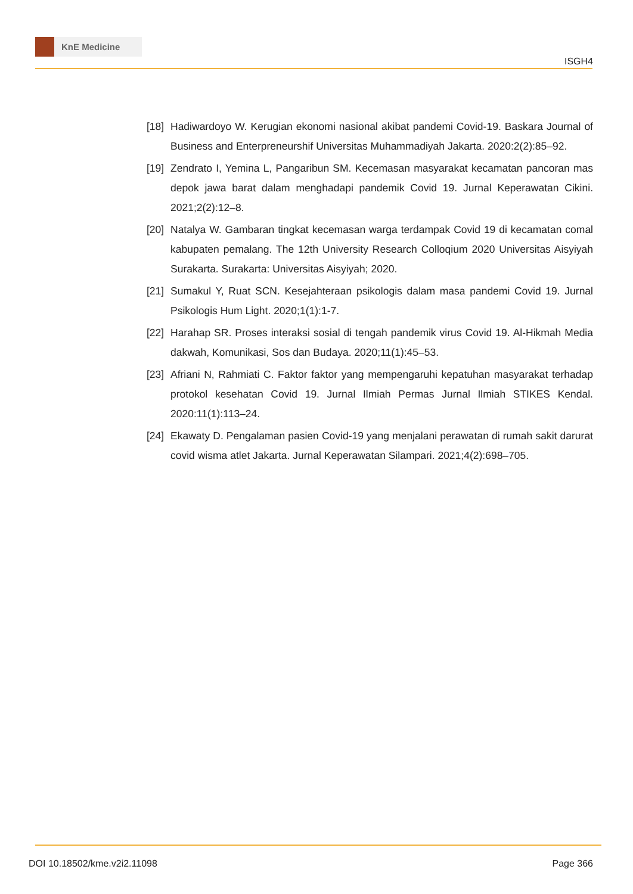KnE Medicine
ISGH4
[18]
Hadiwardoyo W. Kerugian ekonomi nasional akibat pandemi Covid-19. Baskara Journal of Business and Enterpreneurshif Universitas Muhammadiyah Jakarta. 2020:2(2):85–92.
[19]
Zendrato I, Yemina L, Pangaribun SM. Kecemasan masyarakat kecamatan pancoran mas depok jawa barat dalam menghadapi pandemik Covid 19. Jurnal Keperawatan Cikini. 2021;2(2):12–8.
[20]
Natalya W. Gambaran tingkat kecemasan warga terdampak Covid 19 di kecamatan comal kabupaten pemalang. The 12th University Research Colloqium 2020 Universitas Aisyiyah Surakarta. Surakarta: Universitas Aisyiyah; 2020.
[21]
Sumakul Y, Ruat SCN. Kesejahteraan psikologis dalam masa pandemi Covid 19. Jurnal Psikologis Hum Light. 2020;1(1):1-7.
[22]
Harahap SR. Proses interaksi sosial di tengah pandemik virus Covid 19. Al-Hikmah Media dakwah, Komunikasi, Sos dan Budaya. 2020;11(1):45–53.
[23]
Afriani N, Rahmiati C. Faktor faktor yang mempengaruhi kepatuhan masyarakat terhadap protokol kesehatan Covid 19. Jurnal Ilmiah Permas Jurnal Ilmiah STIKES Kendal. 2020:11(1):113–24.
[24]
Ekawaty D. Pengalaman pasien Covid-19 yang menjalani perawatan di rumah sakit darurat covid wisma atlet Jakarta. Jurnal Keperawatan Silampari. 2021;4(2):698–705.
DOI 10.18502/kme.v2i2.11098 Page 366